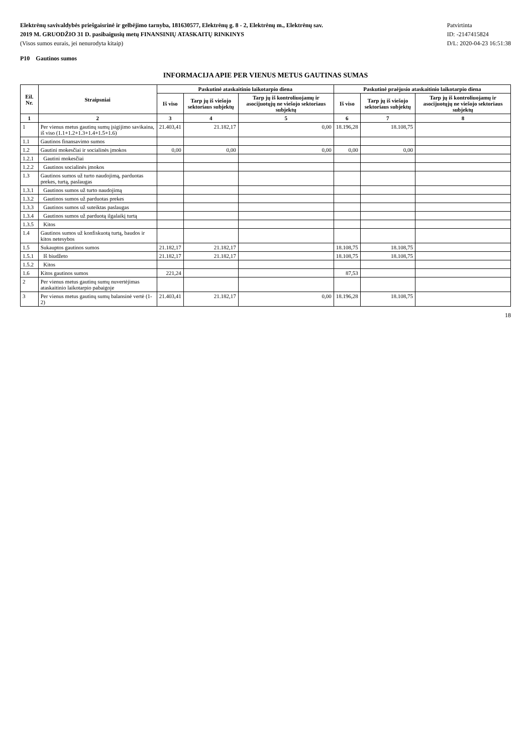Elektrėnų savivaldybės priešgaisrinė ir gelbėjimo tarnyba, 181630577, Elektrėnų g. 8 - 2, Elektrėnų m., Elektrėnų sav.
2019 M. GRUODŽIO 31 D. pasibaigusių metų FINANSINIŲ ATASKAITŲ RINKINYS
(Visos sumos eurais, jei nenurodyta kitaip)
Patvirtinta
ID: -2147415824
D/L: 2020-04-23 16:51:38
P10 Gautinos sumos
INFORMACIJA APIE PER VIENUS METUS GAUTINAS SUMAS
| Eil. Nr. | Straipsniai | Paskutinė ataskaitinio laikotarpio diena | | | Paskutinė praėjusio ataskaitinio laikotarpio diena | | |
| --- | --- | --- | --- | --- | --- | --- | --- |
| | | Iš viso | Tarp jų iš viešojo sektoriaus subjektų | Tarp jų iš kontroliuojamų ir asocijuotųjų ne viešojo sektoriaus subjektų | Iš viso | Tarp jų iš viešojo sektoriaus subjektų | Tarp jų iš kontroliuojamų ir asocijuotųjų ne viešojo sektoriaus subjektų |
| 1 | 2 | 3 | 4 | 5 | 6 | 7 | 8 |
| 1 | Per vienus metus gautinų sumų įsigijimo savikaina, iš viso (1.1+1.2+1.3+1.4+1.5+1.6) | 21.403,41 | 21.182,17 | 0,00 | 18.196,28 | 18.108,75 | |
| 1.1 | Gautinos finansavimo sumos | | | | | | |
| 1.2 | Gautini mokesčiai ir socialinės įmokos | 0,00 | 0,00 | 0,00 | 0,00 | 0,00 | |
| 1.2.1 | Gautini mokesčiai | | | | | | |
| 1.2.2 | Gautinos socialinės įmokos | | | | | | |
| 1.3 | Gautinos sumos už turto naudojimą, parduotas prekes, turtą, paslaugas | | | | | | |
| 1.3.1 | Gautinos sumos už turto naudojimą | | | | | | |
| 1.3.2 | Gautinos sumos už parduotas prekes | | | | | | |
| 1.3.3 | Gautinos sumos už suteiktas paslaugas | | | | | | |
| 1.3.4 | Gautinos sumos už parduotą ilgalaikį turtą | | | | | | |
| 1.3.5 | Kitos | | | | | | |
| 1.4 | Gautinos sumos už konfiskuotą turtą, baudos ir kitos netesybos | | | | | | |
| 1.5 | Sukauptos gautinos sumos | 21.182,17 | 21.182,17 | | 18.108,75 | 18.108,75 | |
| 1.5.1 | Iš biudžeto | 21.182,17 | 21.182,17 | | 18.108,75 | 18.108,75 | |
| 1.5.2 | Kitos | | | | | | |
| 1.6 | Kitos gautinos sumos | 221,24 | | | 87,53 | | |
| 2 | Per vienus metus gautinų sumų nuvertėjimas ataskaitinio laikotarpio pabaigoje | | | | | | |
| 3 | Per vienus metus gautinų sumų balansinė vertė (1-2) | 21.403,41 | 21.182,17 | 0,00 | 18.196,28 | 18.108,75 | |
18